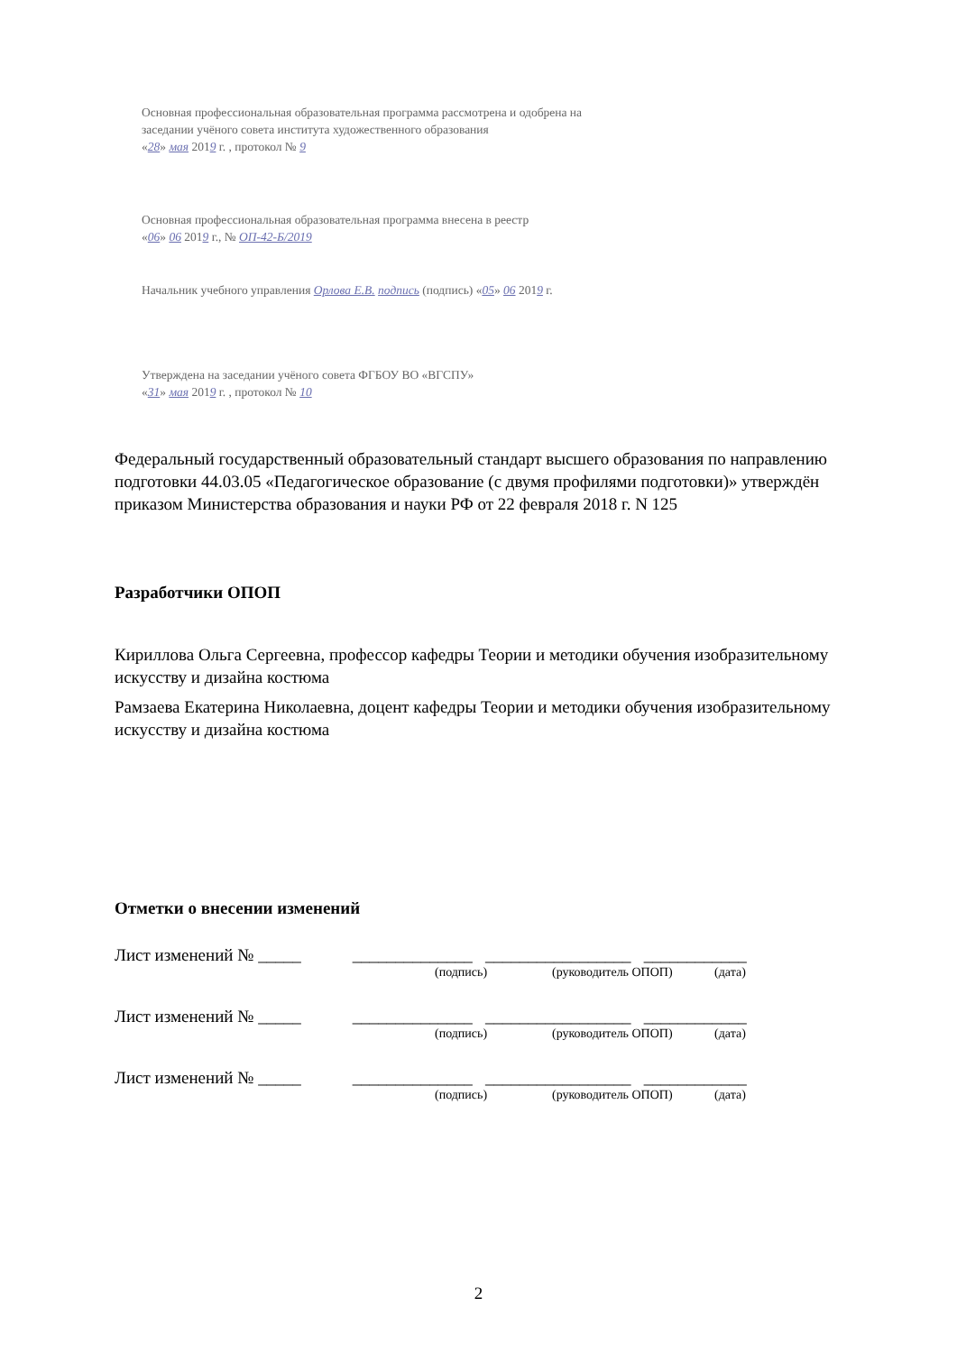Основная профессиональная образовательная программа рассмотрена и одобрена на
заседании учёного совета института художественного образования
«28» мая 2019 г. , протокол № 9
Основная профессиональная образовательная программа внесена в реестр
«06» 06 2019 г., № ОП-42-Б/2019
Начальник учебного управления Орлова Е.В. подпись (подпись) «05» 06 2019 г.
Утверждена на заседании учёного совета ФГБОУ ВО «ВГСПУ»
«31» мая 2019 г. , протокол № 10
Федеральный государственный образовательный стандарт высшего образования по направлению подготовки 44.03.05 «Педагогическое образование (с двумя профилями подготовки)» утверждён приказом Министерства образования и науки РФ от 22 февраля 2018 г. N 125
Разработчики ОПОП
Кириллова Ольга Сергеевна, профессор кафедры Теории и методики обучения изобразительному искусству и дизайна костюма
Рамзаева Екатерина Николаевна, доцент кафедры Теории и методики обучения изобразительному искусству и дизайна костюма
Отметки о внесении изменений
Лист изменений № _____ ______________ _________________ ____________
(подпись) (руководитель ОПОП) (дата)
Лист изменений № _____ ______________ _________________ ____________
(подпись) (руководитель ОПОП) (дата)
Лист изменений № _____ ______________ _________________ ____________
(подпись) (руководитель ОПОП) (дата)
2